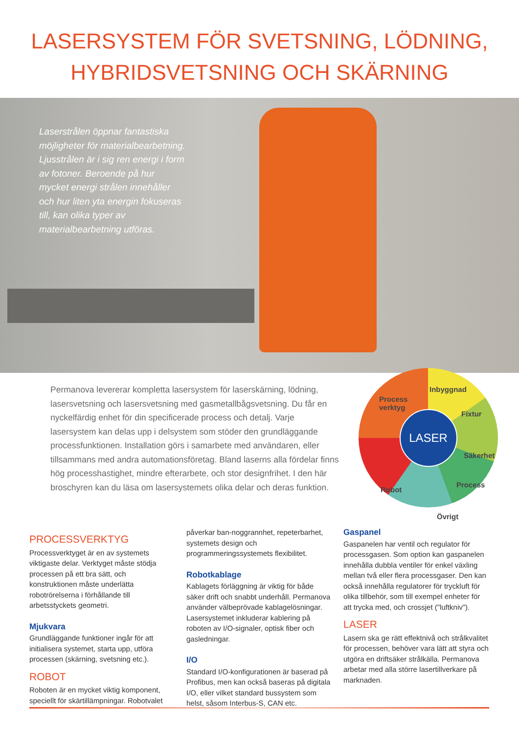LASERSYSTEM FÖR SVETSNING, LÖDNING,
HYBRIDSVETSNING OCH SKÄRNING
Laserstrålen öppnar fantastiska möjligheter för materialbearbetning. Ljusstrålen är i sig ren energi i form av fotoner. Beroende på hur mycket energi strålen innehåller och hur liten yta energin fokuseras till, kan olika typer av materialbearbetning utföras.
Permanova levererar kompletta lasersystem för laserskärning, lödning, lasersvetsning och lasersvetsning med gasmetallbågsvetsning. Du får en nyckelfärdig enhet för din specificerade process och detalj. Varje lasersystem kan delas upp i delsystem som stöder den grundläggande processfunktionen. Installation görs i samarbete med användaren, eller tillsammans med andra automationsföretag. Bland laserns alla fördelar finns hög processhastighet, mindre efterarbete, och stor designfrihet. I den här broschyren kan du läsa om lasersystemets olika delar och deras funktion.
Inbyggnad
Process
verktyg
Fixtur
Säkerhet
Process
Robot
Övrigt
LASER
PROCESSVERKTYG
Processverktyget är en av systemets viktigaste delar. Verktyget måste stödja processen på ett bra sätt, och konstruktionen måste underlätta robotrörelserna i förhållande till arbetsstyckets geometri.
Mjukvara
Grundläggande funktioner ingår för att initialisera systemet, starta upp, utföra processen (skärning, svetsning etc.).
ROBOT
Roboten är en mycket viktig komponent, speciellt för skärtillämpningar. Robotvalet
påverkar ban-noggrannhet, repeterbarhet, systemets design och programmeringssystemets flexibilitet.
Robotkablage
Kablagets förläggning är viktig för både säker drift och snabbt underhåll. Permanova använder välbeprövade kablagelösningar. Lasersystemet inkluderar kablering på roboten av I/O-signaler, optisk fiber och gasledningar.
I/O
Standard I/O-konfigurationen är baserad på Profibus, men kan också baseras på digitala I/O, eller vilket standard bussystem som helst, såsom Interbus-S, CAN etc.
Gaspanel
Gaspanelen har ventil och regulator för processgasen. Som option kan gaspanelen innehålla dubbla ventiler för enkel växling mellan två eller flera processgaser. Den kan också innehålla regulatorer för tryckluft för olika tillbehör, som till exempel enheter för att trycka med, och crossjet ("luftkniv").
LASER
Lasern ska ge rätt effektnivå och strålkvalitet för processen, behöver vara lätt att styra och utgöra en driftsäker strålkälla. Permanova arbetar med alla större lasertillverkare på marknaden.